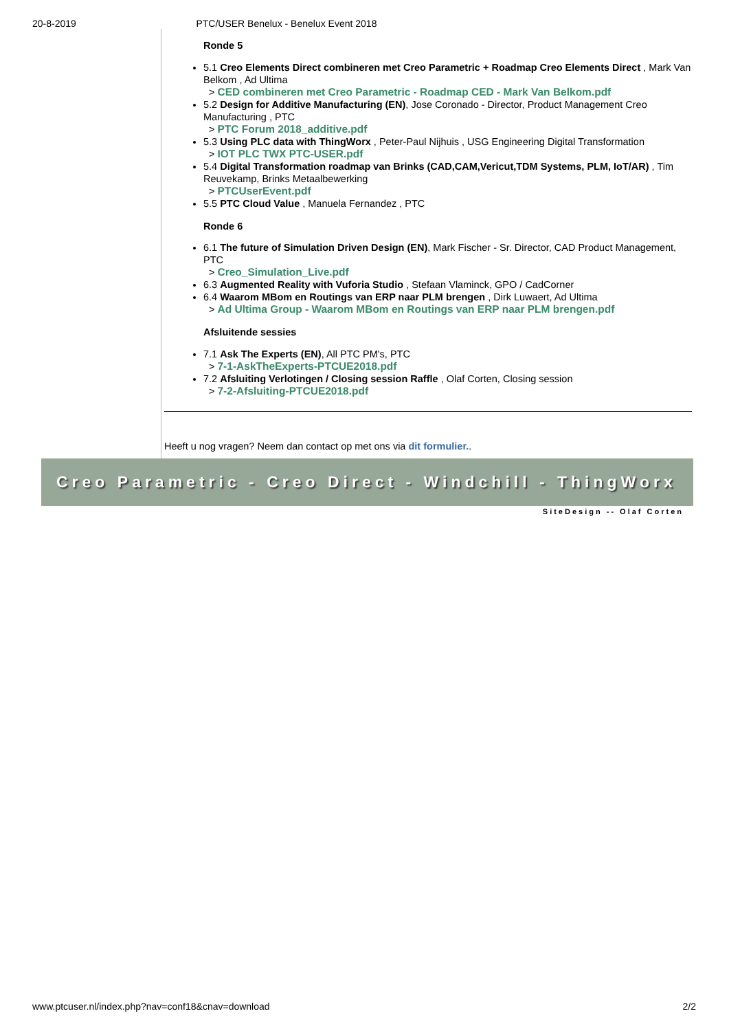20-8-2019 PTC/USER Benelux - Benelux Event 2018
Ronde 5
5.1 Creo Elements Direct combineren met Creo Parametric + Roadmap Creo Elements Direct , Mark Van Belkom , Ad Ultima
> CED combineren met Creo Parametric - Roadmap CED - Mark Van Belkom.pdf
5.2 Design for Additive Manufacturing (EN), Jose Coronado - Director, Product Management Creo Manufacturing , PTC
> PTC Forum 2018_additive.pdf
5.3 Using PLC data with ThingWorx , Peter-Paul Nijhuis , USG Engineering Digital Transformation
> IOT PLC TWX PTC-USER.pdf
5.4 Digital Transformation roadmap van Brinks (CAD,CAM,Vericut,TDM Systems, PLM, IoT/AR) , Tim Reuvekamp, Brinks Metaalbewerking
> PTCUserEvent.pdf
5.5 PTC Cloud Value , Manuela Fernandez , PTC
Ronde 6
6.1 The future of Simulation Driven Design (EN), Mark Fischer - Sr. Director, CAD Product Management, PTC
> Creo_Simulation_Live.pdf
6.3 Augmented Reality with Vuforia Studio , Stefaan Vlaminck, GPO / CadCorner
6.4 Waarom MBom en Routings van ERP naar PLM brengen , Dirk Luwaert, Ad Ultima
> Ad Ultima Group - Waarom MBom en Routings van ERP naar PLM brengen.pdf
Afsluitende sessies
7.1 Ask The Experts (EN), All PTC PM's, PTC
> 7-1-AskTheExperts-PTCUE2018.pdf
7.2 Afsluiting Verlotingen / Closing session Raffle , Olaf Corten, Closing session
> 7-2-Afsluiting-PTCUE2018.pdf
Heeft u nog vragen? Neem dan contact op met ons via dit formulier..
Creo Parametric - Creo Direct - Windchill - ThingWorx
SiteDesign -- Olaf Corten
www.ptcuser.nl/index.php?nav=conf18&cnav=download 2/2